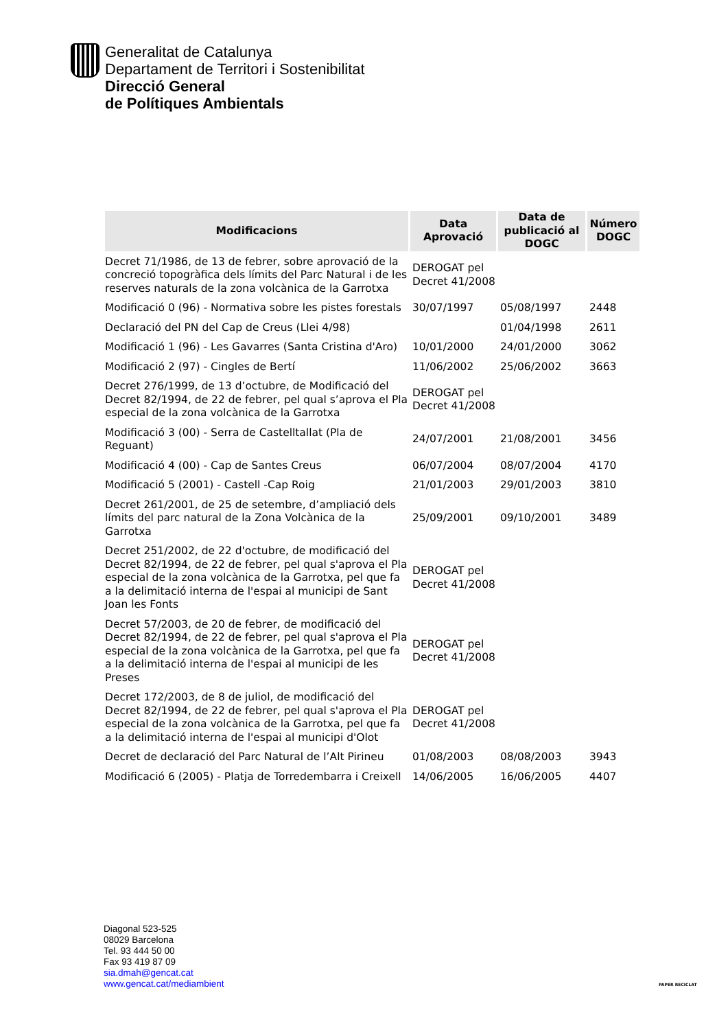Generalitat de Catalunya
Departament de Territori i Sostenibilitat
Direcció General
de Polítiques Ambientals
| Modificacions | Data Aprovació | Data de publicació al DOGC | Número DOGC |
| --- | --- | --- | --- |
| Decret 71/1986, de 13 de febrer, sobre aprovació de la concreció topogràfica dels límits del Parc Natural i de les reserves naturals de la zona volcànica de la Garrotxa | DEROGAT pel Decret 41/2008 | | |
| Modificació 0 (96) - Normativa sobre les pistes forestals | 30/07/1997 | 05/08/1997 | 2448 |
| Declaració del PN del Cap de Creus (Llei 4/98) | | 01/04/1998 | 2611 |
| Modificació 1 (96) - Les Gavarres (Santa Cristina d'Aro) | 10/01/2000 | 24/01/2000 | 3062 |
| Modificació 2 (97) - Cingles de Bertí | 11/06/2002 | 25/06/2002 | 3663 |
| Decret 276/1999, de 13 d’octubre, de Modificació del Decret 82/1994, de 22 de febrer, pel qual s’aprova el Pla especial de la zona volcànica de la Garrotxa | DEROGAT pel Decret 41/2008 | | |
| Modificació 3 (00) - Serra de Castelltallat (Pla de Reguant) | 24/07/2001 | 21/08/2001 | 3456 |
| Modificació 4 (00) - Cap de Santes Creus | 06/07/2004 | 08/07/2004 | 4170 |
| Modificació 5 (2001) - Castell -Cap Roig | 21/01/2003 | 29/01/2003 | 3810 |
| Decret 261/2001, de 25 de setembre, d’ampliació dels límits del parc natural de la Zona Volcànica de la Garrotxa | 25/09/2001 | 09/10/2001 | 3489 |
| Decret 251/2002, de 22 d'octubre, de modificació del Decret 82/1994, de 22 de febrer, pel qual s'aprova el Pla especial de la zona volcànica de la Garrotxa, pel que fa a la delimitació interna de l'espai al municipi de Sant Joan les Fonts | DEROGAT pel Decret 41/2008 | | |
| Decret 57/2003, de 20 de febrer, de modificació del Decret 82/1994, de 22 de febrer, pel qual s'aprova el Pla especial de la zona volcànica de la Garrotxa, pel que fa a la delimitació interna de l'espai al municipi de les Preses | DEROGAT pel Decret 41/2008 | | |
| Decret 172/2003, de 8 de juliol, de modificació del Decret 82/1994, de 22 de febrer, pel qual s'aprova el Pla especial de la zona volcànica de la Garrotxa, pel que fa a la delimitació interna de l'espai al municipi d'Olot | DEROGAT pel Decret 41/2008 | | |
| Decret de declaració del Parc Natural de l’Alt Pirineu | 01/08/2003 | 08/08/2003 | 3943 |
| Modificació 6 (2005) - Platja de Torredembarra i Creixell | 14/06/2005 | 16/06/2005 | 4407 |
Diagonal 523-525
08029 Barcelona
Tel. 93 444 50 00
Fax 93 419 87 09
sia.dmah@gencat.cat
www.gencat.cat/mediambient
PAPER RECICLAT